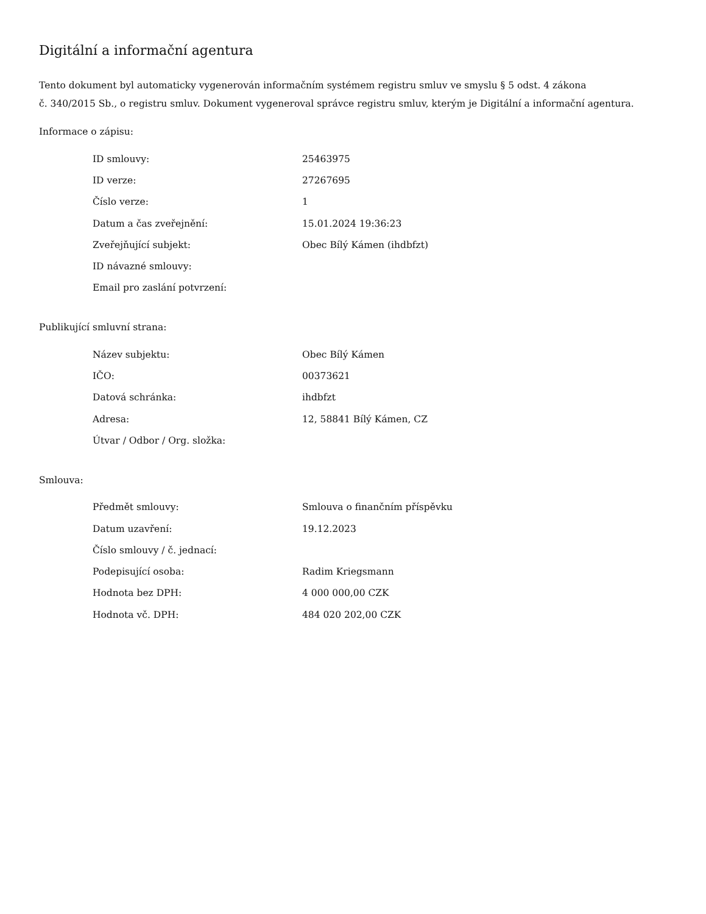Digitální a informační agentura
Tento dokument byl automaticky vygenerován informačním systémem registru smluv ve smyslu § 5 odst. 4 zákona
č. 340/2015 Sb., o registru smluv. Dokument vygeneroval správce registru smluv, kterým je Digitální a informační agentura.
Informace o zápisu:
| ID smlouvy: | 25463975 |
| ID verze: | 27267695 |
| Číslo verze: | 1 |
| Datum a čas zveřejnění: | 15.01.2024 19:36:23 |
| Zveřejňující subjekt: | Obec Bílý Kámen (ihdbfzt) |
| ID návazné smlouvy: | |
| Email pro zaslání potvrzení: | |
Publikující smluvní strana:
| Název subjektu: | Obec Bílý Kámen |
| IČO: | 00373621 |
| Datová schránka: | ihdbfzt |
| Adresa: | 12, 58841 Bílý Kámen, CZ |
| Útvar / Odbor / Org. složka: | |
Smlouva:
| Předmět smlouvy: | Smlouva o finančním příspěvku |
| Datum uzavření: | 19.12.2023 |
| Číslo smlouvy / č. jednací: | |
| Podepisující osoba: | Radim Kriegsmann |
| Hodnota bez DPH: | 4 000 000,00 CZK |
| Hodnota vč. DPH: | 484 020 202,00 CZK |